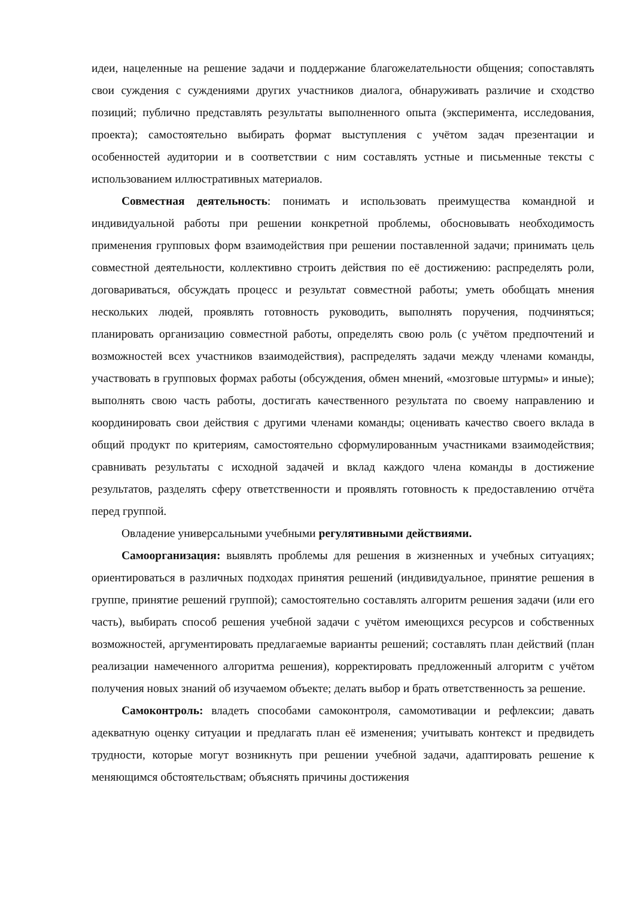идеи, нацеленные на решение задачи и поддержание благожелательности общения; сопоставлять свои суждения с суждениями других участников диалога, обнаруживать различие и сходство позиций; публично представлять результаты выполненного опыта (эксперимента, исследования, проекта); самостоятельно выбирать формат выступления с учётом задач презентации и особенностей аудитории и в соответствии с ним составлять устные и письменные тексты с использованием иллюстративных материалов.
Совместная деятельность: понимать и использовать преимущества командной и индивидуальной работы при решении конкретной проблемы, обосновывать необходимость применения групповых форм взаимодействия при решении поставленной задачи; принимать цель совместной деятельности, коллективно строить действия по её достижению: распределять роли, договариваться, обсуждать процесс и результат совместной работы; уметь обобщать мнения нескольких людей, проявлять готовность руководить, выполнять поручения, подчиняться; планировать организацию совместной работы, определять свою роль (с учётом предпочтений и возможностей всех участников взаимодействия), распределять задачи между членами команды, участвовать в групповых формах работы (обсуждения, обмен мнений, «мозговые штурмы» и иные); выполнять свою часть работы, достигать качественного результата по своему направлению и координировать свои действия с другими членами команды; оценивать качество своего вклада в общий продукт по критериям, самостоятельно сформулированным участниками взаимодействия; сравнивать результаты с исходной задачей и вклад каждого члена команды в достижение результатов, разделять сферу ответственности и проявлять готовность к предоставлению отчёта перед группой.
Овладение универсальными учебными регулятивными действиями.
Самоорганизация: выявлять проблемы для решения в жизненных и учебных ситуациях; ориентироваться в различных подходах принятия решений (индивидуальное, принятие решения в группе, принятие решений группой); самостоятельно составлять алгоритм решения задачи (или его часть), выбирать способ решения учебной задачи с учётом имеющихся ресурсов и собственных возможностей, аргументировать предлагаемые варианты решений; составлять план действий (план реализации намеченного алгоритма решения), корректировать предложенный алгоритм с учётом получения новых знаний об изучаемом объекте; делать выбор и брать ответственность за решение.
Самоконтроль: владеть способами самоконтроля, самомотивации и рефлексии; давать адекватную оценку ситуации и предлагать план её изменения; учитывать контекст и предвидеть трудности, которые могут возникнуть при решении учебной задачи, адаптировать решение к меняющимся обстоятельствам; объяснять причины достижения